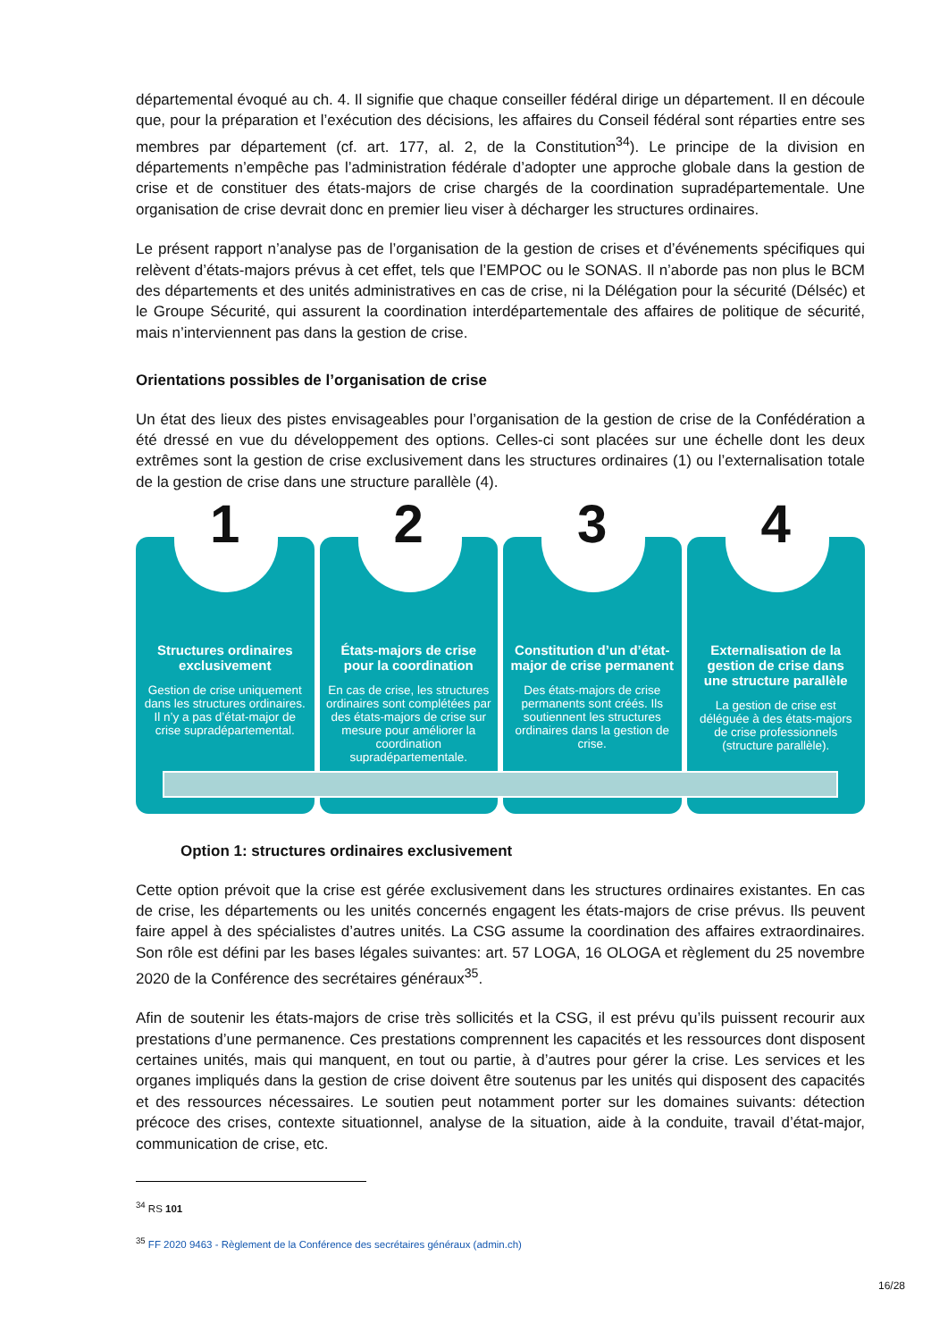départemental évoqué au ch. 4. Il signifie que chaque conseiller fédéral dirige un département. Il en découle que, pour la préparation et l’exécution des décisions, les affaires du Conseil fédéral sont réparties entre ses membres par département (cf. art. 177, al. 2, de la Constitution<sup>34</sup>). Le principe de la division en départements n’empêche pas l’administration fédérale d’adopter une approche globale dans la gestion de crise et de constituer des états-majors de crise chargés de la coordination supradépartementale. Une organisation de crise devrait donc en premier lieu viser à décharger les structures ordinaires.
Le présent rapport n’analyse pas de l’organisation de la gestion de crises et d’événements spécifiques qui relèvent d’états-majors prévus à cet effet, tels que l’EMPOC ou le SONAS. Il n’aborde pas non plus le BCM des départements et des unités administratives en cas de crise, ni la Délégation pour la sécurité (Délséc) et le Groupe Sécurité, qui assurent la coordination interdépartementale des affaires de politique de sécurité, mais n’interviennent pas dans la gestion de crise.
Orientations possibles de l’organisation de crise
Un état des lieux des pistes envisageables pour l’organisation de la gestion de crise de la Confédération a été dressé en vue du développement des options. Celles-ci sont placées sur une échelle dont les deux extrêmes sont la gestion de crise exclusivement dans les structures ordinaires (1) ou l’externalisation totale de la gestion de crise dans une structure parallèle (4).
1
Structures ordinaires exclusivement
Gestion de crise uniquement dans les structures ordinaires. Il n’y a pas d’état-major de crise supradépartemental.
2
États-majors de crise pour la coordination
En cas de crise, les structures ordinaires sont complétées par des états-majors de crise sur mesure pour améliorer la coordination supradépartementale.
3
Constitution d’un d’état-major de crise permanent
Des états-majors de crise permanents sont créés. Ils soutiennent les structures ordinaires dans la gestion de crise.
4
Externalisation de la gestion de crise dans une structure parallèle
La gestion de crise est déléguée à des états-majors de crise professionnels (structure parallèle).
Option 1: structures ordinaires exclusivement
Cette option prévoit que la crise est gérée exclusivement dans les structures ordinaires existantes. En cas de crise, les départements ou les unités concernés engagent les états-majors de crise prévus. Ils peuvent faire appel à des spécialistes d’autres unités. La CSG assume la coordination des affaires extraordinaires. Son rôle est défini par les bases légales suivantes: art. 57 LOGA, 16 OLOGA et règlement du 25 novembre 2020 de la Conférence des secrétaires généraux<sup>35</sup>.
Afin de soutenir les états-majors de crise très sollicités et la CSG, il est prévu qu’ils puissent recourir aux prestations d’une permanence. Ces prestations comprennent les capacités et les ressources dont disposent certaines unités, mais qui manquent, en tout ou partie, à d’autres pour gérer la crise. Les services et les organes impliqués dans la gestion de crise doivent être soutenus par les unités qui disposent des capacités et des ressources nécessaires. Le soutien peut notamment porter sur les domaines suivants: détection précoce des crises, contexte situationnel, analyse de la situation, aide à la conduite, travail d’état-major, communication de crise, etc.
<sup>34</sup> RS 101
<sup>35</sup> FF 2020 9463 - Règlement de la Conférence des secrétaires généraux (admin.ch)
16/28